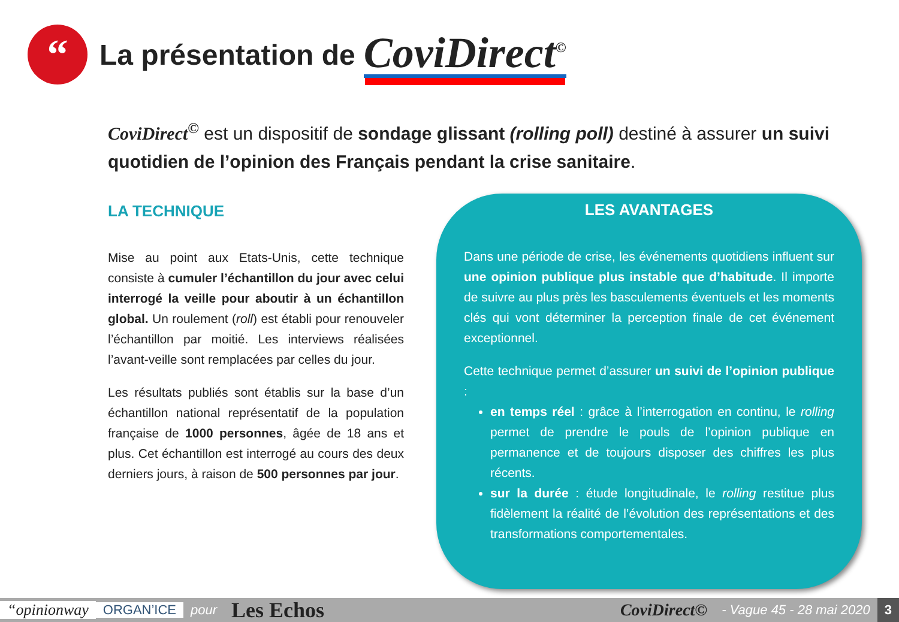“
La présentation de
CoviDirect<sup>©</sup>
CoviDirect<sup>©</sup> est un dispositif de sondage glissant (rolling poll) destiné à assurer un suivi quotidien de l’opinion des Français pendant la crise sanitaire.
LA TECHNIQUE
Mise au point aux Etats-Unis, cette technique consiste à cumuler l’échantillon du jour avec celui interrogé la veille pour aboutir à un échantillon global. Un roulement (roll) est établi pour renouveler l’échantillon par moitié. Les interviews réalisées l’avant-veille sont remplacées par celles du jour.
Les résultats publiés sont établis sur la base d’un échantillon national représentatif de la population française de 1000 personnes, âgée de 18 ans et plus. Cet échantillon est interrogé au cours des deux derniers jours, à raison de 500 personnes par jour.
LES AVANTAGES
Dans une période de crise, les événements quotidiens influent sur une opinion publique plus instable que d’habitude. Il importe de suivre au plus près les basculements éventuels et les moments clés qui vont déterminer la perception finale de cet événement exceptionnel.
Cette technique permet d’assurer un suivi de l’opinion publique :
en temps réel : grâce à l’interrogation en continu, le rolling permet de prendre le pouls de l’opinion publique en permanence et de toujours disposer des chiffres les plus récents.
sur la durée : étude longitudinale, le rolling restitue plus fidèlement la réalité de l’évolution des représentations et des transformations comportementales.
“opinionway ORGAN’ICE pour Les Echos CoviDirect© - Vague 45 - 28 mai 2020 3